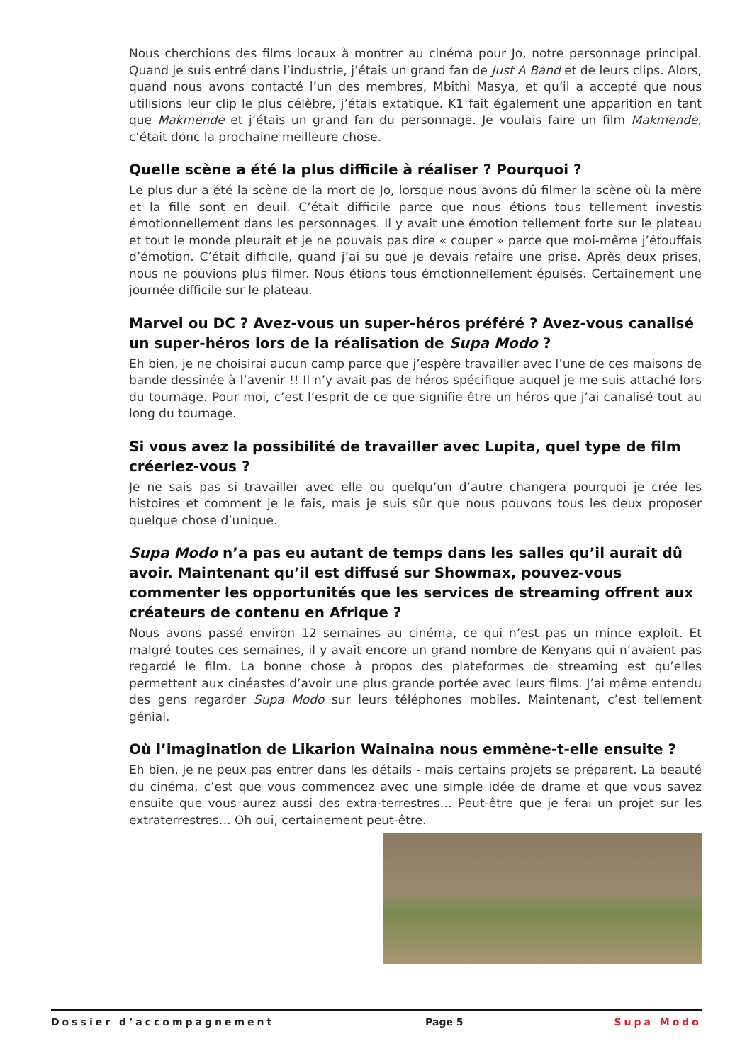Nous cherchions des films locaux à montrer au cinéma pour Jo, notre personnage principal. Quand je suis entré dans l’industrie, j’étais un grand fan de Just A Band et de leurs clips. Alors, quand nous avons contacté l’un des membres, Mbithi Masya, et qu’il a accepté que nous utilisions leur clip le plus célèbre, j’étais extatique. K1 fait également une apparition en tant que Makmende et j’étais un grand fan du personnage. Je voulais faire un film Makmende, c’était donc la prochaine meilleure chose.
Quelle scène a été la plus difficile à réaliser ? Pourquoi ?
Le plus dur a été la scène de la mort de Jo, lorsque nous avons dû filmer la scène où la mère et la fille sont en deuil. C’était difficile parce que nous étions tous tellement investis émotionnellement dans les personnages. Il y avait une émotion tellement forte sur le plateau et tout le monde pleurait et je ne pouvais pas dire « couper » parce que moi-même j’étouffais d’émotion. C’était difficile, quand j’ai su que je devais refaire une prise. Après deux prises, nous ne pouvions plus filmer. Nous étions tous émotionnellement épuisés. Certainement une journée difficile sur le plateau.
Marvel ou DC ? Avez-vous un super-héros préféré ? Avez-vous canalisé un super-héros lors de la réalisation de Supa Modo ?
Eh bien, je ne choisirai aucun camp parce que j’espère travailler avec l’une de ces maisons de bande dessinée à l’avenir !! Il n’y avait pas de héros spécifique auquel je me suis attaché lors du tournage. Pour moi, c’est l’esprit de ce que signifie être un héros que j’ai canalisé tout au long du tournage.
Si vous avez la possibilité de travailler avec Lupita, quel type de film créeriez-vous ?
Je ne sais pas si travailler avec elle ou quelqu’un d’autre changera pourquoi je crée les histoires et comment je le fais, mais je suis sûr que nous pouvons tous les deux proposer quelque chose d’unique.
Supa Modo n’a pas eu autant de temps dans les salles qu’il aurait dû avoir. Maintenant qu’il est diffusé sur Showmax, pouvez-vous commenter les opportunités que les services de streaming offrent aux créateurs de contenu en Afrique ?
Nous avons passé environ 12 semaines au cinéma, ce qui n’est pas un mince exploit. Et malgré toutes ces semaines, il y avait encore un grand nombre de Kenyans qui n’avaient pas regardé le film. La bonne chose à propos des plateformes de streaming est qu’elles permettent aux cinéastes d’avoir une plus grande portée avec leurs films. J’ai même entendu des gens regarder Supa Modo sur leurs téléphones mobiles. Maintenant, c’est tellement génial.
Où l’imagination de Likarion Wainaina nous emmène-t-elle ensuite ?
Eh bien, je ne peux pas entrer dans les détails - mais certains projets se préparent. La beauté du cinéma, c’est que vous commencez avec une simple idée de drame et que vous savez ensuite que vous aurez aussi des extra-terrestres… Peut-être que je ferai un projet sur les extraterrestres… Oh oui, certainement peut-être.
Dossier d’accompagnement Page 5 Supa Modo